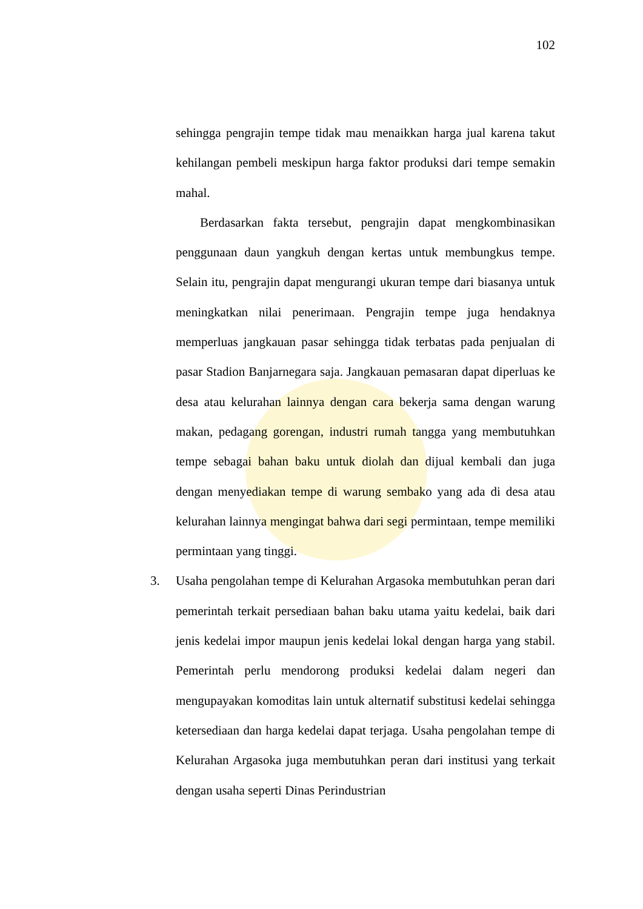102
sehingga pengrajin tempe tidak mau menaikkan harga jual karena takut kehilangan pembeli meskipun harga faktor produksi dari tempe semakin mahal.
Berdasarkan fakta tersebut, pengrajin dapat mengkombinasikan penggunaan daun yangkuh dengan kertas untuk membungkus tempe. Selain itu, pengrajin dapat mengurangi ukuran tempe dari biasanya untuk meningkatkan nilai penerimaan. Pengrajin tempe juga hendaknya memperluas jangkauan pasar sehingga tidak terbatas pada penjualan di pasar Stadion Banjarnegara saja. Jangkauan pemasaran dapat diperluas ke desa atau kelurahan lainnya dengan cara bekerja sama dengan warung makan, pedagang gorengan, industri rumah tangga yang membutuhkan tempe sebagai bahan baku untuk diolah dan dijual kembali dan juga dengan menyediakan tempe di warung sembako yang ada di desa atau kelurahan lainnya mengingat bahwa dari segi permintaan, tempe memiliki permintaan yang tinggi.
3. Usaha pengolahan tempe di Kelurahan Argasoka membutuhkan peran dari pemerintah terkait persediaan bahan baku utama yaitu kedelai, baik dari jenis kedelai impor maupun jenis kedelai lokal dengan harga yang stabil. Pemerintah perlu mendorong produksi kedelai dalam negeri dan mengupayakan komoditas lain untuk alternatif substitusi kedelai sehingga ketersediaan dan harga kedelai dapat terjaga. Usaha pengolahan tempe di Kelurahan Argasoka juga membutuhkan peran dari institusi yang terkait dengan usaha seperti Dinas Perindustrian